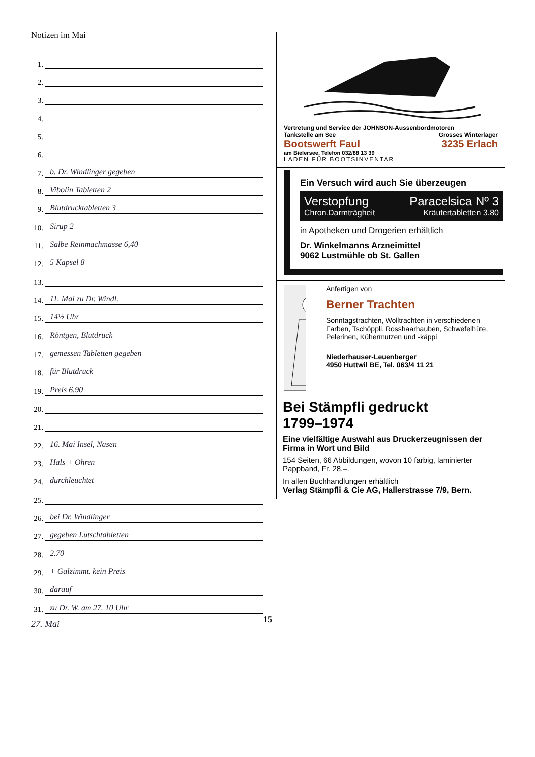Notizen im Mai
1.
2.
3.
4.
5.
6.
7. b. Dr. Windlinger gegeben
8. Vibolin Tabletten 2
9. Blutdrucktabletten 3
10. Sirup 2
11. Salbe Reinmachmasse 6,40
12. 5 Kapsel 8
13.
14. 11. Mai zu Dr. Windl.
15. 14½ Uhr
16. Röntgen, Blutdruck
17. gemessen Tabletten gegeben
18. für Blutdruck
19. Preis 6.90
20.
21.
22. 16. Mai Insel, Nasen
23. Hals + Ohren
24. durchleuchtet
25.
26. bei Dr. Windlinger
27. gegeben Lutschtabletten
28. 2.70
29. + Galzimmt. kein Preis
30. darauf
31. zu Dr. W. am 27. 10 Uhr
27. Mai
Vertretung und Service der JOHNSON-Aussenbordmotoren
Tankstelle am See Grosses Winterlager
Bootswerft Faul 3235 Erlach
am Bielersee, Telefon 032/88 13 39
LADEN FÜR BOOTSINVENTAR
Ein Versuch wird auch Sie überzeugen
Verstopfung
Chron.Darmträgheit
Paracelsica Nº 3
Kräutertabletten 3.80
in Apotheken und Drogerien erhältlich
Dr. Winkelmanns Arzneimittel
9062 Lustmühle ob St. Gallen
Anfertigen von
Berner Trachten
Sonntagstrachten, Wolltrachten in verschiedenen Farben, Tschöppli, Rosshaarhauben, Schwefelhüte, Pelerinen, Kühermutzen und -käppi
Niederhauser-Leuenberger
4950 Huttwil BE, Tel. 063/4 11 21
Bei Stämpfli gedruckt
1799–1974
Eine vielfältige Auswahl aus Druckerzeugnissen der Firma in Wort und Bild
154 Seiten, 66 Abbildungen, wovon 10 farbig, laminierter Pappband, Fr. 28.–.
In allen Buchhandlungen erhältlich
Verlag Stämpfli & Cie AG, Hallerstrasse 7/9, Bern.
15